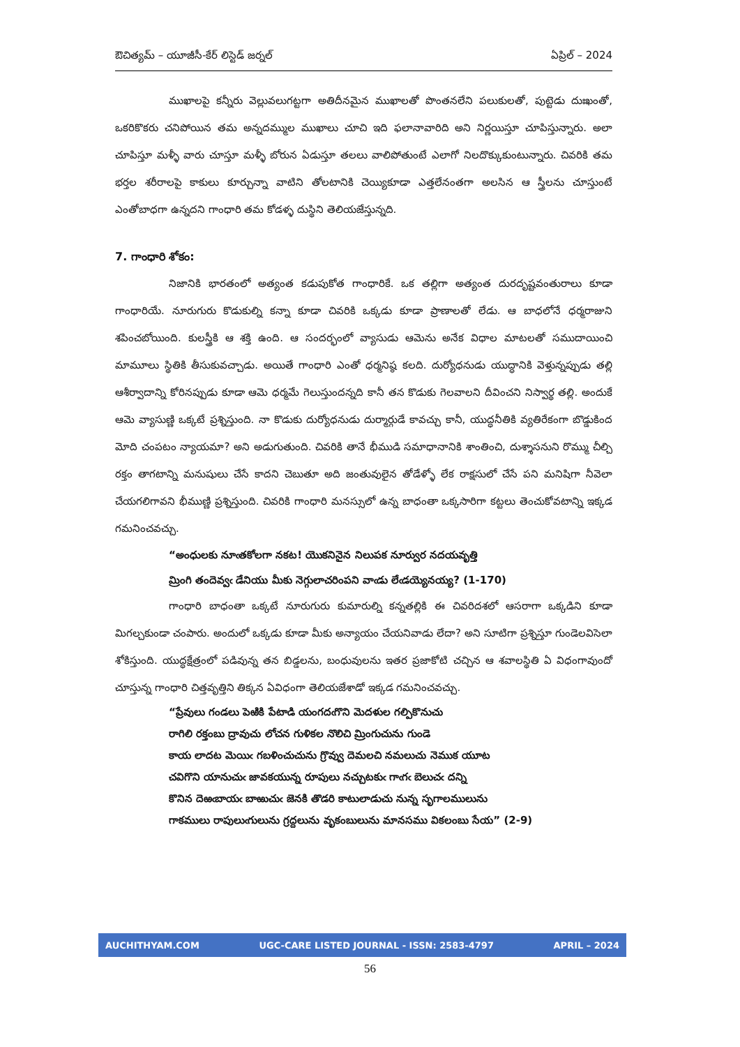ఔచిత్యమ్ – యూజీసీ-కేర్ లిస్టెడ్ జర్నల్ ఏప్రిల్ – 2024
ముఖాలపై కన్నీరు వెల్లువలుగట్టగా అతిదీనమైన ముఖాలతో పొంతనలేని పలుకులతో, పుట్టెడు దుఃఖంతో, ఒకరికొకరు చనిపోయిన తమ అన్నదమ్ముల ముఖాలు చూచి ఇది ఫలానావారిది అని నిర్ణయిస్తూ చూపిస్తున్నారు. అలా చూపిస్తూ మళ్ళీ వారు చూస్తూ మళ్ళీ బోరున ఏడుస్తూ తలలు వాలిపోతుంటే ఎలాగో నిలదొక్కుకుంటున్నారు. చివరికి తమ భర్తల శరీరాలపై కాకులు కూర్చున్నా వాటిని తోలటానికి చెయ్యికూడా ఎత్తలేనంతగా అలసిన ఆ స్త్రీలను చూస్తుంటే ఎంతోబాధగా ఉన్నదని గాంధారి తమ కోడళ్ళ దుస్థిని తెలియజేస్తున్నది.
7. గాంధారి శోకం:
నిజానికి భారతంలో అత్యంత కడుపుకోత గాంధారికే. ఒక తల్లిగా అత్యంత దురదృష్టవంతురాలు కూడా గాంధారియే. నూరుగురు కొడుకుల్ని కన్నా కూడా చివరికి ఒక్కడు కూడా ప్రాణాలతో లేడు. ఆ బాధలోనే ధర్మరాజుని శపించబోయింది. కులస్త్రీకి ఆ శక్తి ఉంది. ఆ సందర్భంలో వ్యాసుడు ఆమెను అనేక విధాల మాటలతో సముదాయించి మామూలు స్థితికి తీసుకువచ్చాడు. అయితే గాంధారి ఎంతో ధర్మనిష్ఠ కలది. దుర్యోధనుడు యుద్ధానికి వెళ్తున్నప్పుడు తల్లి ఆశీర్వాదాన్ని కోరినప్పుడు కూడా ఆమె ధర్మమే గెలుస్తుందన్నది కానీ తన కొడుకు గెలవాలని దీవించని నిస్వార్థ తల్లి. అందుకే ఆమె వ్యాసుణ్ణి ఒక్కటే ప్రశ్నిస్తుంది. నా కొడుకు దుర్యోధనుడు దుర్మార్గుడే కావచ్చు కానీ, యుద్ధనీతికి వ్యతిరేకంగా బొడ్డుకింద మోది చంపటం న్యాయమా? అని అడుగుతుంది. చివరికి తానే భీముడి సమాధానానికి శాంతించి, దుశ్శాసనుని రొమ్ము చీల్చి రక్తం తాగటాన్ని మనుషులు చేసే కాదని చెబుతూ అది జంతువులైన తోడేళ్ళో లేక రాక్షసులో చేసే పని మనిషిగా నీవెలా చేయగలిగావని భీముణ్ణి ప్రశ్నిస్తుంది. చివరికి గాంధారి మనస్సులో ఉన్న బాధంతా ఒక్కసారిగా కట్టలు తెంచుకోవటాన్ని ఇక్కడ గమనించవచ్చు.
“అంధులకు నూఁతకోలగా నకట! యొకనినైన నిలుపక నూర్వుర నదయవృత్తి
మ్రింగి తందెవ్వఁ డేనియు మీకు నెగ్గులాచరింపని వాఁడు లేఁడయ్యెనయ్య? (1-170)
గాంధారి బాధంతా ఒక్కటే నూరుగురు కుమారుల్ని కన్నతల్లికి ఈ చివరిదశలో ఆసరాగా ఒక్కడిని కూడా మిగల్చకుండా చంపారు. అందులో ఒక్కడు కూడా మీకు అన్యాయం చేయనివాడు లేదా? అని సూటిగా ప్రశ్నిస్తూ గుండెలవిసెలా శోకిస్తుంది. యుద్ధక్షేత్రంలో పడివున్న తన బిడ్డలను, బంధువులను ఇతర ప్రజాకోటి చచ్చిన ఆ శవాలస్థితి ఏ విధంగావుందో చూస్తున్న గాంధారి చిత్తవృత్తిని తిక్కన ఏవిధంగా తెలియజేశాడో ఇక్కడ గమనించవచ్చు.
“ప్రేవులు గండలు పెఱికి పేటాడి యంగదఁగొని మెదళుల గల్పికొనుచు
రాగిలి రక్తంబు ద్రావుచు లోచన గుళికల నొలిచి మ్రింగుచును గుండె
కాయ లాదట మెయిఁ గబళించుచును గ్రొవ్వు దెమలచి నమలుచు నెముక యూట
చవిగొని యానుచుఁ జావకయున్న రూపులు నచ్చుటకుఁ గాఁగఁ బెలుచఁ దన్ని
కొనిన దెఱఁబాయఁ బాఱుచుఁ జెనకి తొడరి కాటులాడుచు నున్న సృగాలములును
గాకములు రాపులుఁగులును గ్రద్దలును వృకంబులును మానసము వికలంబు సేయ” (2-9)
AUCHITHYAM.COM UGC-CARE LISTED JOURNAL - ISSN: 2583-4797 APRIL – 2024
56